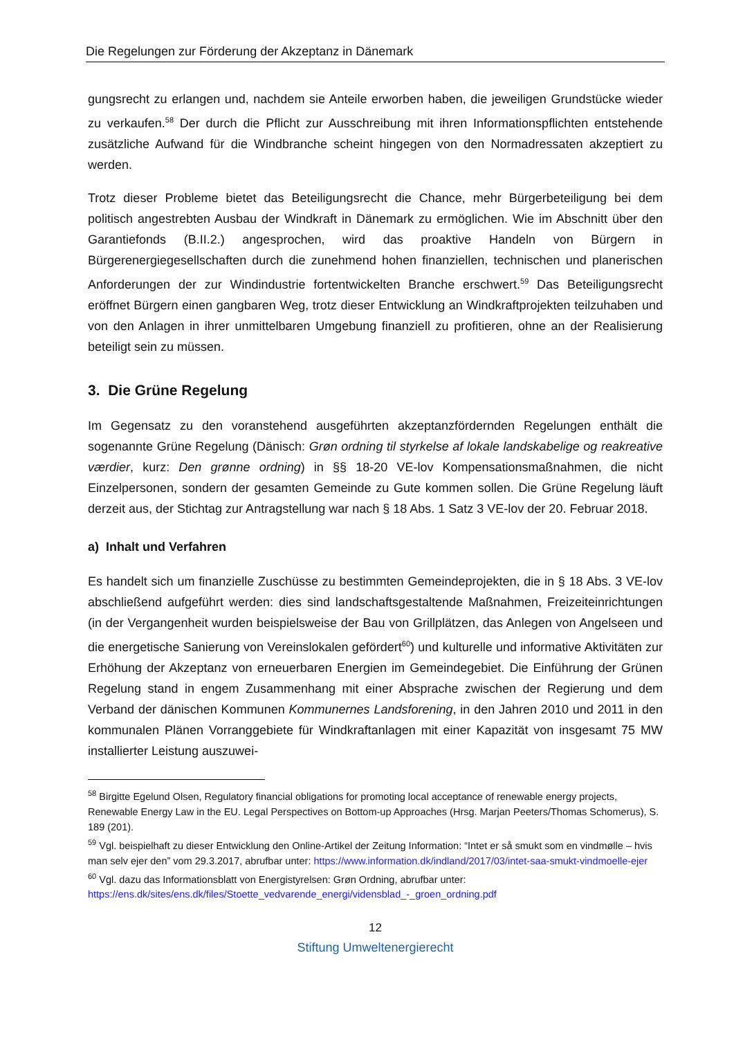Die Regelungen zur Förderung der Akzeptanz in Dänemark
gungsrecht zu erlangen und, nachdem sie Anteile erworben haben, die jeweiligen Grundstücke wieder zu verkaufen.<sup>58</sup> Der durch die Pflicht zur Ausschreibung mit ihren Informationspflichten entstehende zusätzliche Aufwand für die Windbranche scheint hingegen von den Normadressaten akzeptiert zu werden.
Trotz dieser Probleme bietet das Beteiligungsrecht die Chance, mehr Bürgerbeteiligung bei dem politisch angestrebten Ausbau der Windkraft in Dänemark zu ermöglichen. Wie im Abschnitt über den Garantiefonds (B.II.2.) angesprochen, wird das proaktive Handeln von Bürgern in Bürgerenergiegesellschaften durch die zunehmend hohen finanziellen, technischen und planerischen Anforderungen der zur Windindustrie fortentwickelten Branche erschwert.<sup>59</sup> Das Beteiligungsrecht eröffnet Bürgern einen gangbaren Weg, trotz dieser Entwicklung an Windkraftprojekten teilzuhaben und von den Anlagen in ihrer unmittelbaren Umgebung finanziell zu profitieren, ohne an der Realisierung beteiligt sein zu müssen.
3. Die Grüne Regelung
Im Gegensatz zu den voranstehend ausgeführten akzeptanzfördernden Regelungen enthält die sogenannte Grüne Regelung (Dänisch: Grøn ordning til styrkelse af lokale landskabelige og reakreative værdier, kurz: Den grønne ordning) in §§ 18-20 VE-lov Kompensationsmaßnahmen, die nicht Einzelpersonen, sondern der gesamten Gemeinde zu Gute kommen sollen. Die Grüne Regelung läuft derzeit aus, der Stichtag zur Antragstellung war nach § 18 Abs. 1 Satz 3 VE-lov der 20. Februar 2018.
a) Inhalt und Verfahren
Es handelt sich um finanzielle Zuschüsse zu bestimmten Gemeindeprojekten, die in § 18 Abs. 3 VE-lov abschließend aufgeführt werden: dies sind landschaftsgestaltende Maßnahmen, Freizeiteinrichtungen (in der Vergangenheit wurden beispielsweise der Bau von Grillplätzen, das Anlegen von Angelseen und die energetische Sanierung von Vereinslokalen gefördert<sup>60</sup>) und kulturelle und informative Aktivitäten zur Erhöhung der Akzeptanz von erneuerbaren Energien im Gemeindegebiet. Die Einführung der Grünen Regelung stand in engem Zusammenhang mit einer Absprache zwischen der Regierung und dem Verband der dänischen Kommunen Kommunernes Landsforening, in den Jahren 2010 und 2011 in den kommunalen Plänen Vorranggebiete für Windkraftanlagen mit einer Kapazität von insgesamt 75 MW installierter Leistung auszuwei-
<sup>58</sup> Birgitte Egelund Olsen, Regulatory financial obligations for promoting local acceptance of renewable energy projects, Renewable Energy Law in the EU. Legal Perspectives on Bottom-up Approaches (Hrsg. Marjan Peeters/Thomas Schomerus), S. 189 (201).
<sup>59</sup> Vgl. beispielhaft zu dieser Entwicklung den Online-Artikel der Zeitung Information: “Intet er så smukt som en vindmølle – hvis man selv ejer den” vom 29.3.2017, abrufbar unter: https://www.information.dk/indland/2017/03/intet-saa-smukt-vindmoelle-ejer
<sup>60</sup> Vgl. dazu das Informationsblatt von Energistyrelsen: Grøn Ordning, abrufbar unter: https://ens.dk/sites/ens.dk/files/Stoette_vedvarende_energi/vidensblad_-_groen_ordning.pdf
12
Stiftung Umweltenergierecht